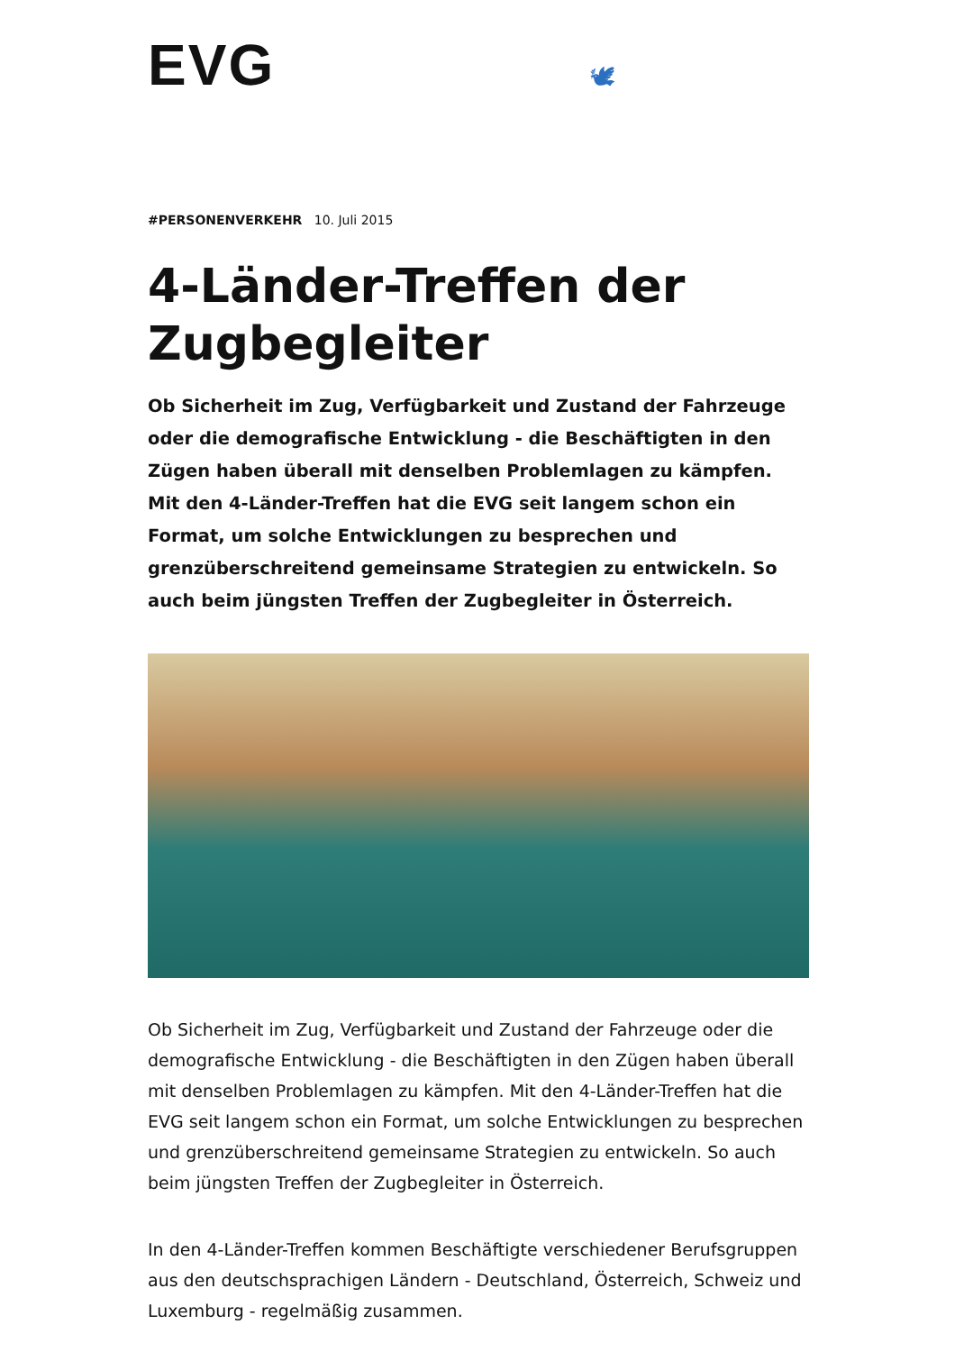EVG 🕊
#PERSONENVERKEHR 10. Juli 2015
4-Länder-Treffen der Zugbegleiter
Ob Sicherheit im Zug, Verfügbarkeit und Zustand der Fahrzeuge oder die demografische Entwicklung - die Beschäftigten in den Zügen haben überall mit denselben Problemlagen zu kämpfen. Mit den 4-Länder-Treffen hat die EVG seit langem schon ein Format, um solche Entwicklungen zu besprechen und grenzüberschreitend gemeinsame Strategien zu entwickeln. So auch beim jüngsten Treffen der Zugbegleiter in Österreich.
Ob Sicherheit im Zug, Verfügbarkeit und Zustand der Fahrzeuge oder die demografische Entwicklung - die Beschäftigten in den Zügen haben überall mit denselben Problemlagen zu kämpfen. Mit den 4-Länder-Treffen hat die EVG seit langem schon ein Format, um solche Entwicklungen zu besprechen und grenzüberschreitend gemeinsame Strategien zu entwickeln. So auch beim jüngsten Treffen der Zugbegleiter in Österreich.
In den 4-Länder-Treffen kommen Beschäftigte verschiedener Berufsgruppen aus den deutschsprachigen Ländern - Deutschland, Österreich, Schweiz und Luxemburg - regelmäßig zusammen.